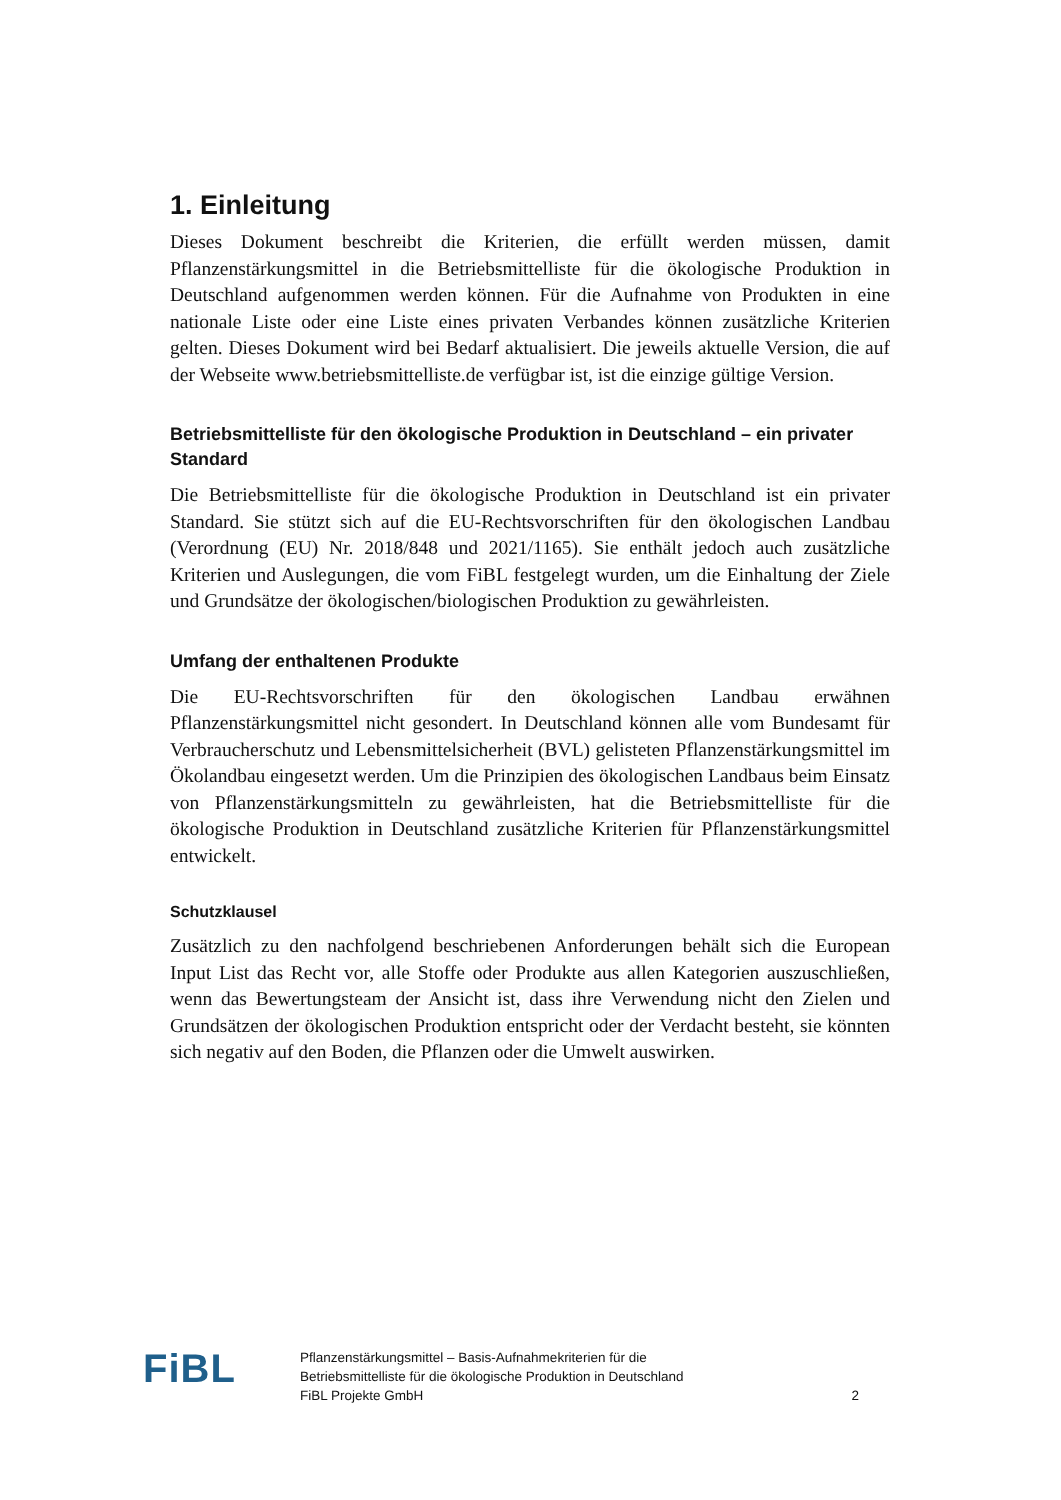1. Einleitung
Dieses Dokument beschreibt die Kriterien, die erfüllt werden müssen, damit Pflanzenstärkungsmittel in die Betriebsmittelliste für die ökologische Produktion in Deutschland aufgenommen werden können. Für die Aufnahme von Produkten in eine nationale Liste oder eine Liste eines privaten Verbandes können zusätzliche Kriterien gelten. Dieses Dokument wird bei Bedarf aktualisiert. Die jeweils aktuelle Version, die auf der Webseite www.betriebsmittelliste.de verfügbar ist, ist die einzige gültige Version.
Betriebsmittelliste für den ökologische Produktion in Deutschland – ein privater Standard
Die Betriebsmittelliste für die ökologische Produktion in Deutschland ist ein privater Standard. Sie stützt sich auf die EU-Rechtsvorschriften für den ökologischen Landbau (Verordnung (EU) Nr. 2018/848 und 2021/1165). Sie enthält jedoch auch zusätzliche Kriterien und Auslegungen, die vom FiBL festgelegt wurden, um die Einhaltung der Ziele und Grundsätze der ökologischen/biologischen Produktion zu gewährleisten.
Umfang der enthaltenen Produkte
Die EU-Rechtsvorschriften für den ökologischen Landbau erwähnen Pflanzenstärkungsmittel nicht gesondert. In Deutschland können alle vom Bundesamt für Verbraucherschutz und Lebensmittelsicherheit (BVL) gelisteten Pflanzenstärkungsmittel im Ökolandbau eingesetzt werden. Um die Prinzipien des ökologischen Landbaus beim Einsatz von Pflanzenstärkungsmitteln zu gewährleisten, hat die Betriebsmittelliste für die ökologische Produktion in Deutschland zusätzliche Kriterien für Pflanzenstärkungsmittel entwickelt.
Schutzklausel
Zusätzlich zu den nachfolgend beschriebenen Anforderungen behält sich die European Input List das Recht vor, alle Stoffe oder Produkte aus allen Kategorien auszuschließen, wenn das Bewertungsteam der Ansicht ist, dass ihre Verwendung nicht den Zielen und Grundsätzen der ökologischen Produktion entspricht oder der Verdacht besteht, sie könnten sich negativ auf den Boden, die Pflanzen oder die Umwelt auswirken.
FiBL
Pflanzenstärkungsmittel – Basis-Aufnahmekriterien für die
Betriebsmittelliste für die ökologische Produktion in Deutschland
FiBL Projekte GmbH
2